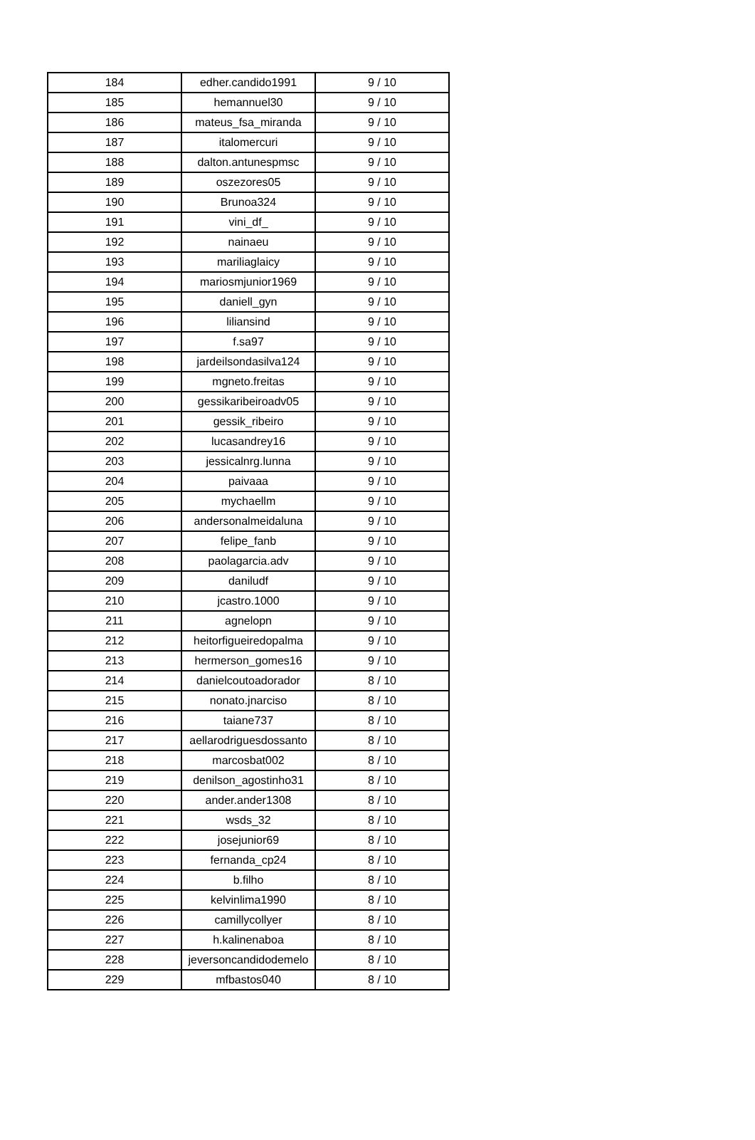| 184 | edher.candido1991 | 9 / 10 |
| 185 | hemannuel30 | 9 / 10 |
| 186 | mateus_fsa_miranda | 9 / 10 |
| 187 | italomercuri | 9 / 10 |
| 188 | dalton.antunespmsc | 9 / 10 |
| 189 | oszezores05 | 9 / 10 |
| 190 | Brunoa324 | 9 / 10 |
| 191 | vini_df_ | 9 / 10 |
| 192 | nainaeu | 9 / 10 |
| 193 | mariliaglaicy | 9 / 10 |
| 194 | mariosmjunior1969 | 9 / 10 |
| 195 | daniell_gyn | 9 / 10 |
| 196 | liliansind | 9 / 10 |
| 197 | f.sa97 | 9 / 10 |
| 198 | jardeilsondasilva124 | 9 / 10 |
| 199 | mgneto.freitas | 9 / 10 |
| 200 | gessikaribeiroadv05 | 9 / 10 |
| 201 | gessik_ribeiro | 9 / 10 |
| 202 | lucasandrey16 | 9 / 10 |
| 203 | jessicalnrg.lunna | 9 / 10 |
| 204 | paivaaa | 9 / 10 |
| 205 | mychaellm | 9 / 10 |
| 206 | andersonalmeidaluna | 9 / 10 |
| 207 | felipe_fanb | 9 / 10 |
| 208 | paolagarcia.adv | 9 / 10 |
| 209 | daniludf | 9 / 10 |
| 210 | jcastro.1000 | 9 / 10 |
| 211 | agnelopn | 9 / 10 |
| 212 | heitorfigueiredopalma | 9 / 10 |
| 213 | hermerson_gomes16 | 9 / 10 |
| 214 | danielcoutoadorador | 8 / 10 |
| 215 | nonato.jnarciso | 8 / 10 |
| 216 | taiane737 | 8 / 10 |
| 217 | aellarodriguesdossanto | 8 / 10 |
| 218 | marcosbat002 | 8 / 10 |
| 219 | denilson_agostinho31 | 8 / 10 |
| 220 | ander.ander1308 | 8 / 10 |
| 221 | wsds_32 | 8 / 10 |
| 222 | josejunior69 | 8 / 10 |
| 223 | fernanda_cp24 | 8 / 10 |
| 224 | b.filho | 8 / 10 |
| 225 | kelvinlima1990 | 8 / 10 |
| 226 | camillycollyer | 8 / 10 |
| 227 | h.kalinenaboa | 8 / 10 |
| 228 | jeversoncandidodemelo | 8 / 10 |
| 229 | mfbastos040 | 8 / 10 |